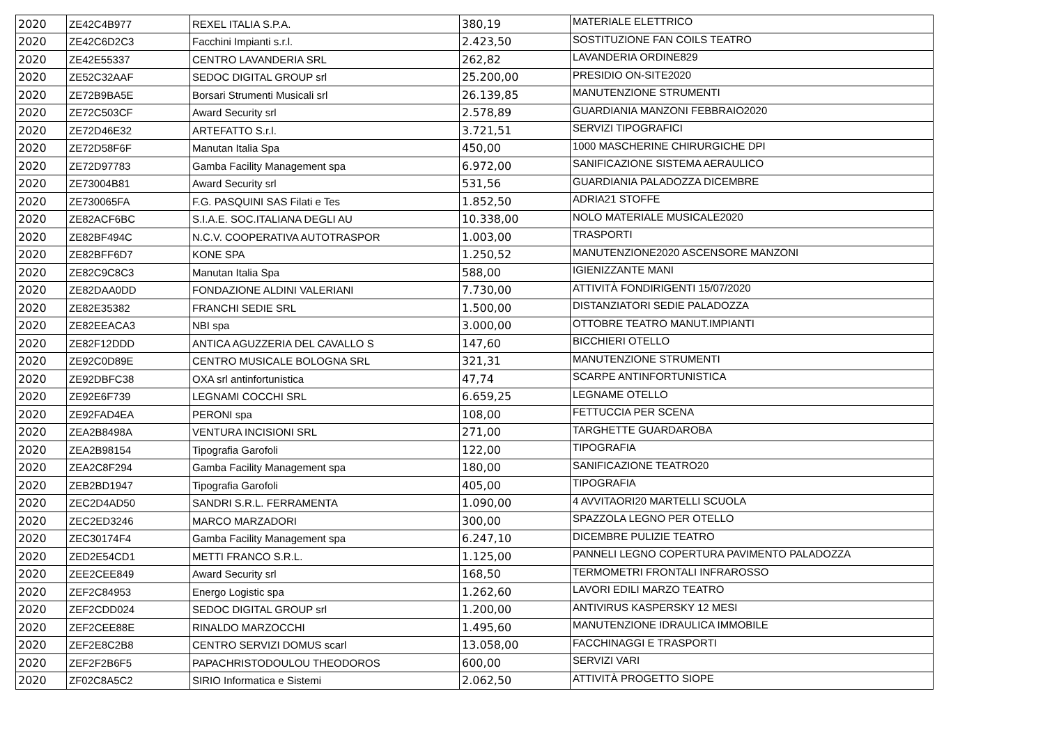| 2020 | ZE42C4B977 | REXEL ITALIA S.P.A. | 380,19 | MATERIALE ELETTRICO |
| 2020 | ZE42C6D2C3 | Facchini Impianti s.r.l. | 2.423,50 | SOSTITUZIONE FAN COILS TEATRO |
| 2020 | ZE42E55337 | CENTRO LAVANDERIA SRL | 262,82 | LAVANDERIA ORDINE829 |
| 2020 | ZE52C32AAF | SEDOC DIGITAL GROUP srl | 25.200,00 | PRESIDIO ON-SITE2020 |
| 2020 | ZE72B9BA5E | Borsari Strumenti Musicali srl | 26.139,85 | MANUTENZIONE STRUMENTI |
| 2020 | ZE72C503CF | Award Security srl | 2.578,89 | GUARDIANIA MANZONI FEBBRAIO2020 |
| 2020 | ZE72D46E32 | ARTEFATTO S.r.l. | 3.721,51 | SERVIZI TIPOGRAFICI |
| 2020 | ZE72D58F6F | Manutan Italia Spa | 450,00 | 1000 MASCHERINE CHIRURGICHE DPI |
| 2020 | ZE72D97783 | Gamba Facility Management spa | 6.972,00 | SANIFICAZIONE SISTEMA AERAULICO |
| 2020 | ZE73004B81 | Award Security srl | 531,56 | GUARDIANIA PALADOZZA DICEMBRE |
| 2020 | ZE730065FA | F.G. PASQUINI SAS Filati e Tes | 1.852,50 | ADRIA21 STOFFE |
| 2020 | ZE82ACF6BC | S.I.A.E. SOC.ITALIANA DEGLI AU | 10.338,00 | NOLO MATERIALE MUSICALE2020 |
| 2020 | ZE82BF494C | N.C.V. COOPERATIVA AUTOTRASPOR | 1.003,00 | TRASPORTI |
| 2020 | ZE82BFF6D7 | KONE SPA | 1.250,52 | MANUTENZIONE2020 ASCENSORE MANZONI |
| 2020 | ZE82C9C8C3 | Manutan Italia Spa | 588,00 | IGIENIZZANTE MANI |
| 2020 | ZE82DAA0DD | FONDAZIONE ALDINI VALERIANI | 7.730,00 | ATTIVITÀ FONDIRIGENTI 15/07/2020 |
| 2020 | ZE82E35382 | FRANCHI SEDIE SRL | 1.500,00 | DISTANZIATORI SEDIE PALADOZZA |
| 2020 | ZE82EEACA3 | NBI spa | 3.000,00 | OTTOBRE TEATRO MANUT.IMPIANTI |
| 2020 | ZE82F12DDD | ANTICA AGUZZERIA DEL CAVALLO S | 147,60 | BICCHIERI OTELLO |
| 2020 | ZE92C0D89E | CENTRO MUSICALE BOLOGNA SRL | 321,31 | MANUTENZIONE STRUMENTI |
| 2020 | ZE92DBFC38 | OXA srl antinfortunistica | 47,74 | SCARPE ANTINFORTUNISTICA |
| 2020 | ZE92E6F739 | LEGNAMI COCCHI SRL | 6.659,25 | LEGNAME OTELLO |
| 2020 | ZE92FAD4EA | PERONI spa | 108,00 | FETTUCCIA PER SCENA |
| 2020 | ZEA2B8498A | VENTURA INCISIONI SRL | 271,00 | TARGHETTE GUARDAROBA |
| 2020 | ZEA2B98154 | Tipografia Garofoli | 122,00 | TIPOGRAFIA |
| 2020 | ZEA2C8F294 | Gamba Facility Management spa | 180,00 | SANIFICAZIONE TEATRO20 |
| 2020 | ZEB2BD1947 | Tipografia Garofoli | 405,00 | TIPOGRAFIA |
| 2020 | ZEC2D4AD50 | SANDRI S.R.L. FERRAMENTA | 1.090,00 | 4 AVVITAORI20 MARTELLI SCUOLA |
| 2020 | ZEC2ED3246 | MARCO MARZADORI | 300,00 | SPAZZOLA LEGNO PER OTELLO |
| 2020 | ZEC30174F4 | Gamba Facility Management spa | 6.247,10 | DICEMBRE PULIZIE TEATRO |
| 2020 | ZED2E54CD1 | METTI FRANCO S.R.L. | 1.125,00 | PANNELI LEGNO COPERTURA PAVIMENTO PALADOZZA |
| 2020 | ZEE2CEE849 | Award Security srl | 168,50 | TERMOMETRI FRONTALI INFRAROSSO |
| 2020 | ZEF2C84953 | Energo Logistic spa | 1.262,60 | LAVORI EDILI MARZO TEATRO |
| 2020 | ZEF2CDD024 | SEDOC DIGITAL GROUP srl | 1.200,00 | ANTIVIRUS KASPERSKY 12 MESI |
| 2020 | ZEF2CEE88E | RINALDO MARZOCCHI | 1.495,60 | MANUTENZIONE IDRAULICA IMMOBILE |
| 2020 | ZEF2E8C2B8 | CENTRO SERVIZI DOMUS scarl | 13.058,00 | FACCHINAGGI E TRASPORTI |
| 2020 | ZEF2F2B6F5 | PAPACHRISTODOULOU THEODOROS | 600,00 | SERVIZI VARI |
| 2020 | ZF02C8A5C2 | SIRIO Informatica e Sistemi | 2.062,50 | ATTIVITÀ PROGETTO SIOPE |